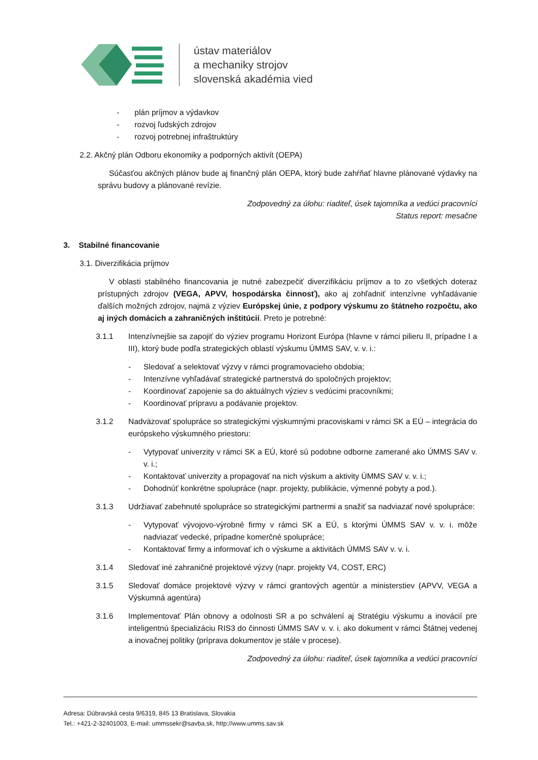ústav materiálov
a mechaniky strojov
slovenská akadémia vied
- plán príjmov a výdavkov
- rozvoj ľudských zdrojov
- rozvoj potrebnej infraštruktúry
2.2. Akčný plán Odboru ekonomiky a podporných aktivít (OEPA)
Súčasťou akčných plánov bude aj finančný plán OEPA, ktorý bude zahŕňať hlavne plánované výdavky na správu budovy a plánované revízie.
Zodpovedný za úlohu: riaditeľ, úsek tajomníka a vedúci pracovníci
Status report: mesačne
3. Stabilné financovanie
3.1. Diverzifikácia príjmov
V oblasti stabilného financovania je nutné zabezpečiť diverzifikáciu príjmov a to zo všetkých doteraz prístupných zdrojov (VEGA, APVV, hospodárska činnosť), ako aj zohľadniť intenzívne vyhľadávanie ďalších možných zdrojov, najmä z výziev Európskej únie, z podpory výskumu zo štátneho rozpočtu, ako aj iných domácich a zahraničných inštitúcií. Preto je potrebné:
3.1.1 Intenzívnejšie sa zapojiť do výziev programu Horizont Európa (hlavne v rámci pilieru II, prípadne I a III), ktorý bude podľa strategických oblastí výskumu ÚMMS SAV, v. v. i.:
- Sledovať a selektovať výzvy v rámci programovacieho obdobia;
- Intenzívne vyhľadávať strategické partnerstvá do spoločných projektov;
- Koordinovať zapojenie sa do aktuálnych výziev s vedúcimi pracovníkmi;
- Koordinovať prípravu a podávanie projektov.
3.1.2 Nadväzovať spolupráce so strategickými výskumnými pracoviskami v rámci SK a EÚ – integrácia do európskeho výskumného priestoru:
- Vytypovať univerzity v rámci SK a EÚ, ktoré sú podobne odborne zamerané ako ÚMMS SAV v. v. i.;
- Kontaktovať univerzity a propagovať na nich výskum a aktivity ÚMMS SAV v. v. i.;
- Dohodnúť konkrétne spolupráce (napr. projekty, publikácie, výmenné pobyty a pod.).
3.1.3 Udržiavať zabehnuté spolupráce so strategickými partnermi a snažiť sa nadviazať nové spolupráce:
- Vytypovať vývojovo-výrobné firmy v rámci SK a EÚ, s ktorými ÚMMS SAV v. v. i. môže nadviazať vedecké, prípadne komerčné spolupráce;
- Kontaktovať firmy a informovať ich o výskume a aktivitách ÚMMS SAV v. v. i.
3.1.4 Sledovať iné zahraničné projektové výzvy (napr. projekty V4, COST, ERC)
3.1.5 Sledovať domáce projektové výzvy v rámci grantových agentúr a ministerstiev (APVV, VEGA a Výskumná agentúra)
3.1.6 Implementovať Plán obnovy a odolnosti SR a po schválení aj Stratégiu výskumu a inovácií pre inteligentnú špecializáciu RIS3 do činnosti ÚMMS SAV v. v. i. ako dokument v rámci Štátnej vedenej a inovačnej politiky (príprava dokumentov je stále v procese).
Zodpovedný za úlohu: riaditeľ, úsek tajomníka a vedúci pracovníci
Adresa: Dúbravská cesta 9/6319, 845 13 Bratislava, Slovakia
Tel.: +421-2-32401003, E-mail: ummssekr@savba.sk, http://www.umms.sav.sk